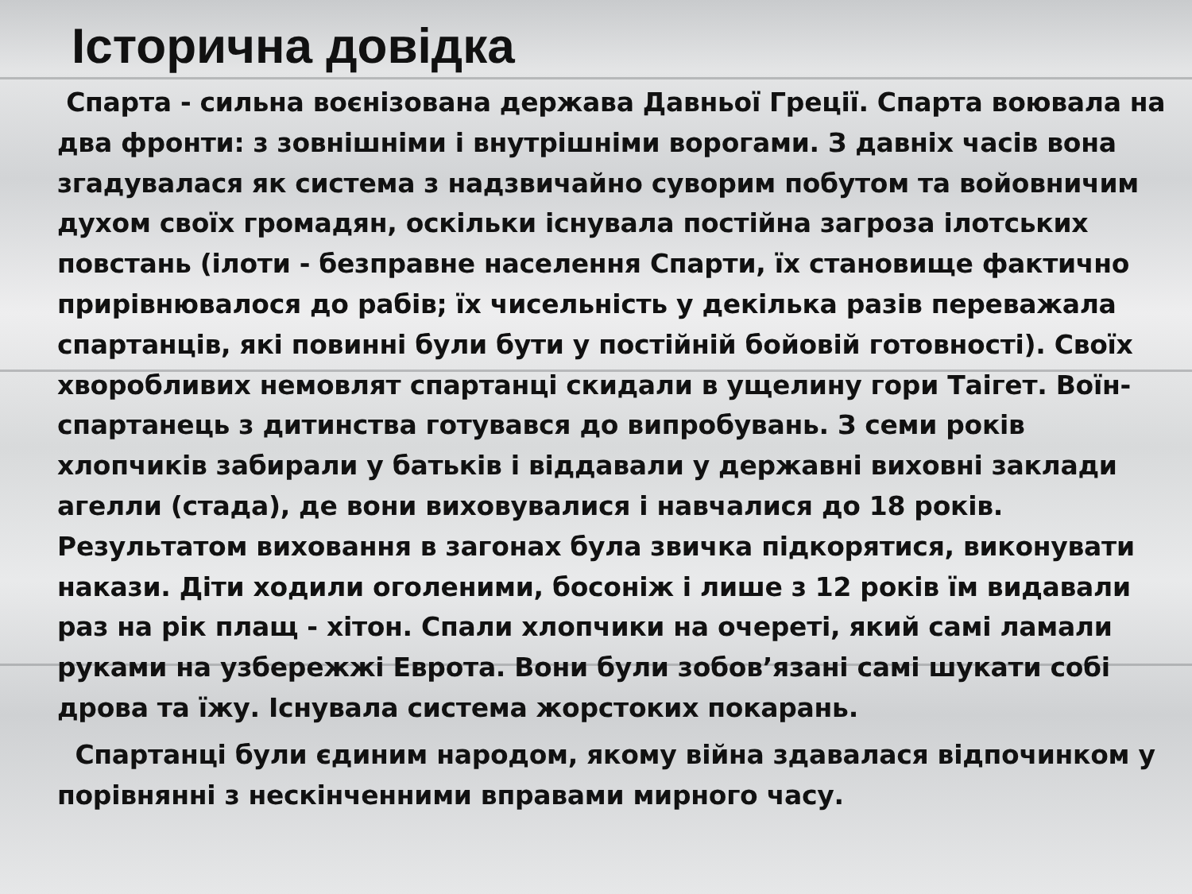Історична довідка
Спарта - сильна воєнізована держава Давньої Греції. Спарта воювала на два фронти: з зовнішніми і внутрішніми ворогами. З давніх часів вона згадувалася як система з надзвичайно суворим побутом та войовничим духом своїх громадян, оскільки існувала постійна загроза ілотських повстань (ілоти - безправне населення Спарти, їх становище фактично прирівнювалося до рабів; їх чисельність у декілька разів переважала спартанців, які повинні були бути у постійній бойовій готовності). Своїх хворобливих немовлят спартанці скидали в ущелину гори Таігет. Воїн-спартанець з дитинства готувався до випробувань. З семи років хлопчиків забирали у батьків і віддавали у державні виховні заклади агелли (стада), де вони виховувалися і навчалися до 18 років. Результатом виховання в загонах була звичка підкорятися, виконувати накази. Діти ходили оголеними, босоніж і лише з 12 років їм видавали раз на рік плащ - хітон. Спали хлопчики на очереті, який самі ламали руками на узбережжі Еврота. Вони були зобов’язані самі шукати собі дрова та їжу. Існувала система жорстоких покарань.
Спартанці були єдиним народом, якому війна здавалася відпочинком у порівнянні з нескінченними вправами мирного часу.